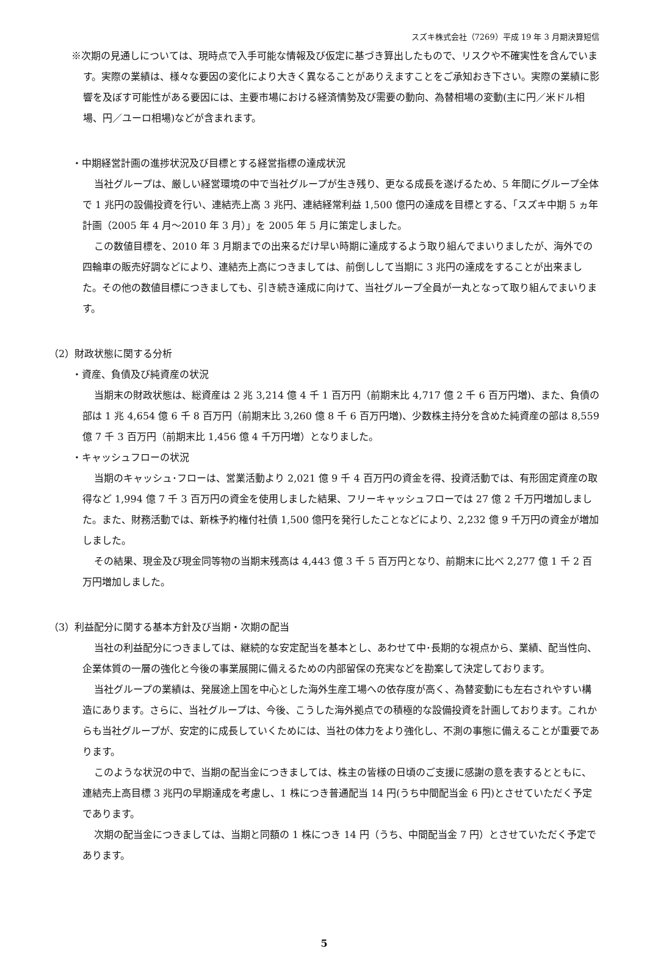スズキ株式会社（7269）平成 19 年 3 月期決算短信
※次期の見通しについては、現時点で入手可能な情報及び仮定に基づき算出したもので、リスクや不確実性を含んでいます。実際の業績は、様々な要因の変化により大きく異なることがありえますことをご承知おき下さい。実際の業績に影響を及ぼす可能性がある要因には、主要市場における経済情勢及び需要の動向、為替相場の変動(主に円／米ドル相場、円／ユーロ相場)などが含まれます。
・中期経営計画の進捗状況及び目標とする経営指標の達成状況
当社グループは、厳しい経営環境の中で当社グループが生き残り、更なる成長を遂げるため、5 年間にグループ全体で 1 兆円の設備投資を行い、連結売上高 3 兆円、連結経常利益 1,500 億円の達成を目標とする、「スズキ中期 5 ヵ年計画（2005 年 4 月～2010 年 3 月）」を 2005 年 5 月に策定しました。
この数値目標を、2010 年 3 月期までの出来るだけ早い時期に達成するよう取り組んでまいりましたが、海外での四輪車の販売好調などにより、連結売上高につきましては、前倒しして当期に 3 兆円の達成をすることが出来ました。その他の数値目標につきましても、引き続き達成に向けて、当社グループ全員が一丸となって取り組んでまいります。
（2）財政状態に関する分析
・資産、負債及び純資産の状況
当期末の財政状態は、総資産は 2 兆 3,214 億 4 千 1 百万円（前期末比 4,717 億 2 千 6 百万円増)、また、負債の部は 1 兆 4,654 億 6 千 8 百万円（前期末比 3,260 億 8 千 6 百万円増)、少数株主持分を含めた純資産の部は 8,559 億 7 千 3 百万円（前期末比 1,456 億 4 千万円増）となりました。
・キャッシュフローの状況
当期のキャッシュ･フローは、営業活動より 2,021 億 9 千 4 百万円の資金を得、投資活動では、有形固定資産の取得など 1,994 億 7 千 3 百万円の資金を使用しました結果、フリーキャッシュフローでは 27 億 2 千万円増加しました。また、財務活動では、新株予約権付社債 1,500 億円を発行したことなどにより、2,232 億 9 千万円の資金が増加しました。
その結果、現金及び現金同等物の当期末残高は 4,443 億 3 千 5 百万円となり、前期末に比べ 2,277 億 1 千 2 百万円増加しました。
（3）利益配分に関する基本方針及び当期・次期の配当
当社の利益配分につきましては、継続的な安定配当を基本とし、あわせて中･長期的な視点から、業績、配当性向、企業体質の一層の強化と今後の事業展開に備えるための内部留保の充実などを勘案して決定しております。
当社グループの業績は、発展途上国を中心とした海外生産工場への依存度が高く、為替変動にも左右されやすい構造にあります。さらに、当社グループは、今後、こうした海外拠点での積極的な設備投資を計画しております。これからも当社グループが、安定的に成長していくためには、当社の体力をより強化し、不測の事態に備えることが重要であります。
このような状況の中で、当期の配当金につきましては、株主の皆様の日頃のご支援に感謝の意を表するとともに、連結売上高目標 3 兆円の早期達成を考慮し、1 株につき普通配当 14 円(うち中間配当金 6 円)とさせていただく予定であります。
次期の配当金につきましては、当期と同額の 1 株につき 14 円（うち、中間配当金 7 円）とさせていただく予定であります。
5